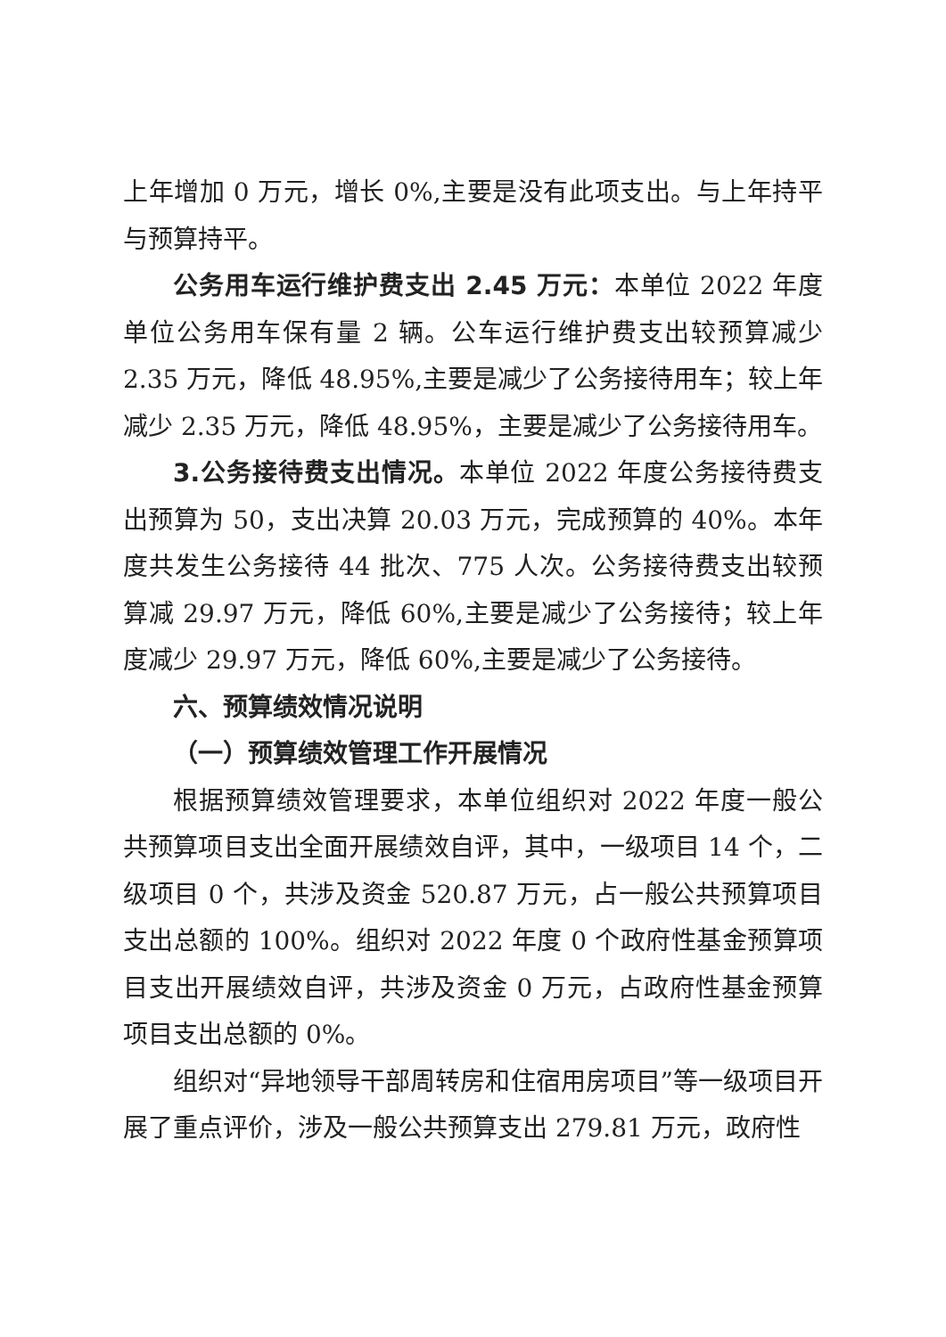上年增加 0 万元，增长 0%,主要是没有此项支出。与上年持平与预算持平。
公务用车运行维护费支出 2.45 万元：本单位 2022 年度单位公务用车保有量 2 辆。公车运行维护费支出较预算减少 2.35 万元，降低 48.95%,主要是减少了公务接待用车；较上年减少 2.35 万元，降低 48.95%，主要是减少了公务接待用车。
3.公务接待费支出情况。本单位 2022 年度公务接待费支出预算为 50，支出决算 20.03 万元，完成预算的 40%。本年度共发生公务接待 44 批次、775 人次。公务接待费支出较预算减 29.97 万元，降低 60%,主要是减少了公务接待；较上年度减少 29.97 万元，降低 60%,主要是减少了公务接待。
六、预算绩效情况说明
（一）预算绩效管理工作开展情况
根据预算绩效管理要求，本单位组织对 2022 年度一般公共预算项目支出全面开展绩效自评，其中，一级项目 14 个，二级项目 0 个，共涉及资金 520.87 万元，占一般公共预算项目支出总额的 100%。组织对 2022 年度 0 个政府性基金预算项目支出开展绩效自评，共涉及资金 0 万元，占政府性基金预算项目支出总额的 0%。
组织对“异地领导干部周转房和住宿用房项目”等一级项目开展了重点评价，涉及一般公共预算支出 279.81 万元，政府性